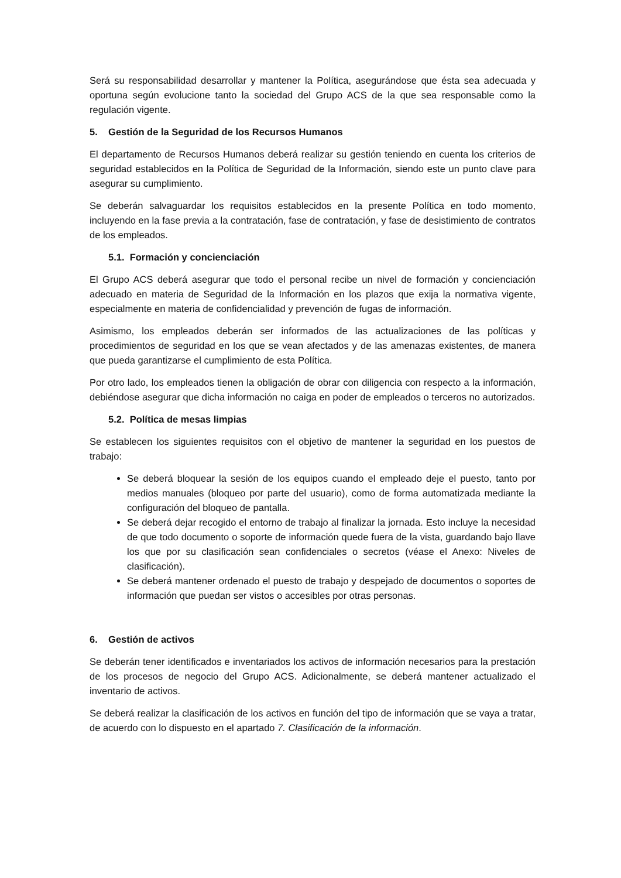Será su responsabilidad desarrollar y mantener la Política, asegurándose que ésta sea adecuada y oportuna según evolucione tanto la sociedad del Grupo ACS de la que sea responsable como la regulación vigente.
5. Gestión de la Seguridad de los Recursos Humanos
El departamento de Recursos Humanos deberá realizar su gestión teniendo en cuenta los criterios de seguridad establecidos en la Política de Seguridad de la Información, siendo este un punto clave para asegurar su cumplimiento.
Se deberán salvaguardar los requisitos establecidos en la presente Política en todo momento, incluyendo en la fase previa a la contratación, fase de contratación, y fase de desistimiento de contratos de los empleados.
5.1. Formación y concienciación
El Grupo ACS deberá asegurar que todo el personal recibe un nivel de formación y concienciación adecuado en materia de Seguridad de la Información en los plazos que exija la normativa vigente, especialmente en materia de confidencialidad y prevención de fugas de información.
Asimismo, los empleados deberán ser informados de las actualizaciones de las políticas y procedimientos de seguridad en los que se vean afectados y de las amenazas existentes, de manera que pueda garantizarse el cumplimiento de esta Política.
Por otro lado, los empleados tienen la obligación de obrar con diligencia con respecto a la información, debiéndose asegurar que dicha información no caiga en poder de empleados o terceros no autorizados.
5.2. Política de mesas limpias
Se establecen los siguientes requisitos con el objetivo de mantener la seguridad en los puestos de trabajo:
Se deberá bloquear la sesión de los equipos cuando el empleado deje el puesto, tanto por medios manuales (bloqueo por parte del usuario), como de forma automatizada mediante la configuración del bloqueo de pantalla.
Se deberá dejar recogido el entorno de trabajo al finalizar la jornada. Esto incluye la necesidad de que todo documento o soporte de información quede fuera de la vista, guardando bajo llave los que por su clasificación sean confidenciales o secretos (véase el Anexo: Niveles de clasificación).
Se deberá mantener ordenado el puesto de trabajo y despejado de documentos o soportes de información que puedan ser vistos o accesibles por otras personas.
6. Gestión de activos
Se deberán tener identificados e inventariados los activos de información necesarios para la prestación de los procesos de negocio del Grupo ACS. Adicionalmente, se deberá mantener actualizado el inventario de activos.
Se deberá realizar la clasificación de los activos en función del tipo de información que se vaya a tratar, de acuerdo con lo dispuesto en el apartado 7. Clasificación de la información.